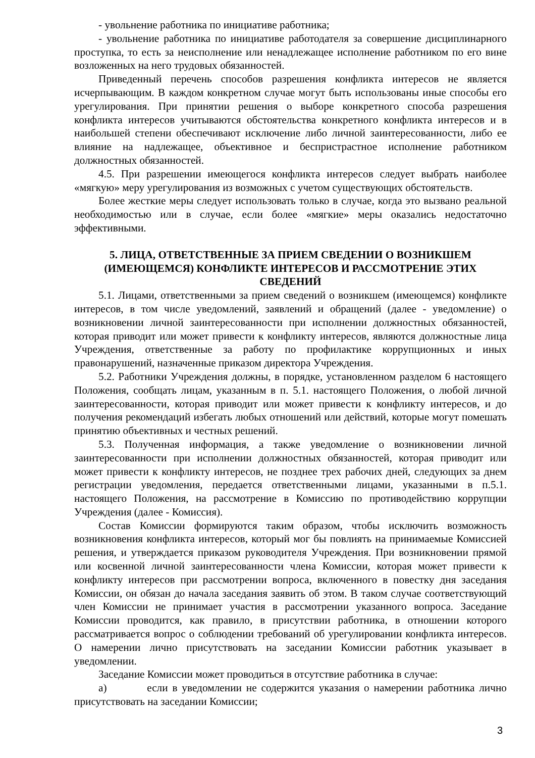- увольнение работника по инициативе работника;
- увольнение работника по инициативе работодателя за совершение дисциплинарного проступка, то есть за неисполнение или ненадлежащее исполнение работником по его вине возложенных на него трудовых обязанностей.
Приведенный перечень способов разрешения конфликта интересов не является исчерпывающим. В каждом конкретном случае могут быть использованы иные способы его урегулирования. При принятии решения о выборе конкретного способа разрешения конфликта интересов учитываются обстоятельства конкретного конфликта интересов и в наибольшей степени обеспечивают исключение либо личной заинтересованности, либо ее влияние на надлежащее, объективное и беспристрастное исполнение работником должностных обязанностей.
4.5. При разрешении имеющегося конфликта интересов следует выбрать наиболее «мягкую» меру урегулирования из возможных с учетом существующих обстоятельств.
Более жесткие меры следует использовать только в случае, когда это вызвано реальной необходимостью или в случае, если более «мягкие» меры оказались недостаточно эффективными.
5. ЛИЦА, ОТВЕТСТВЕННЫЕ ЗА ПРИЕМ СВЕДЕНИИ О ВОЗНИКШЕМ (ИМЕЮЩЕМСЯ) КОНФЛИКТЕ ИНТЕРЕСОВ И РАССМОТРЕНИЕ ЭТИХ СВЕДЕНИЙ
5.1. Лицами, ответственными за прием сведений о возникшем (имеющемся) конфликте интересов, в том числе уведомлений, заявлений и обращений (далее - уведомление) о возникновении личной заинтересованности при исполнении должностных обязанностей, которая приводит или может привести к конфликту интересов, являются должностные лица Учреждения, ответственные за работу по профилактике коррупционных и иных правонарушений, назначенные приказом директора Учреждения.
5.2. Работники Учреждения должны, в порядке, установленном разделом 6 настоящего Положения, сообщать лицам, указанным в п. 5.1. настоящего Положения, о любой личной заинтересованности, которая приводит или может привести к конфликту интересов, и до получения рекомендаций избегать любых отношений или действий, которые могут помешать принятию объективных и честных решений.
5.3. Полученная информация, а также уведомление о возникновении личной заинтересованности при исполнении должностных обязанностей, которая приводит или может привести к конфликту интересов, не позднее трех рабочих дней, следующих за днем регистрации уведомления, передается ответственными лицами, указанными в п.5.1. настоящего Положения, на рассмотрение в Комиссию по противодействию коррупции Учреждения (далее - Комиссия).
Состав Комиссии формируются таким образом, чтобы исключить возможность возникновения конфликта интересов, который мог бы повлиять на принимаемые Комиссией решения, и утверждается приказом руководителя Учреждения. При возникновении прямой или косвенной личной заинтересованности члена Комиссии, которая может привести к конфликту интересов при рассмотрении вопроса, включенного в повестку дня заседания Комиссии, он обязан до начала заседания заявить об этом. В таком случае соответствующий член Комиссии не принимает участия в рассмотрении указанного вопроса. Заседание Комиссии проводится, как правило, в присутствии работника, в отношении которого рассматривается вопрос о соблюдении требований об урегулировании конфликта интересов. О намерении лично присутствовать на заседании Комиссии работник указывает в уведомлении.
Заседание Комиссии может проводиться в отсутствие работника в случае:
а) если в уведомлении не содержится указания о намерении работника лично присутствовать на заседании Комиссии;
3